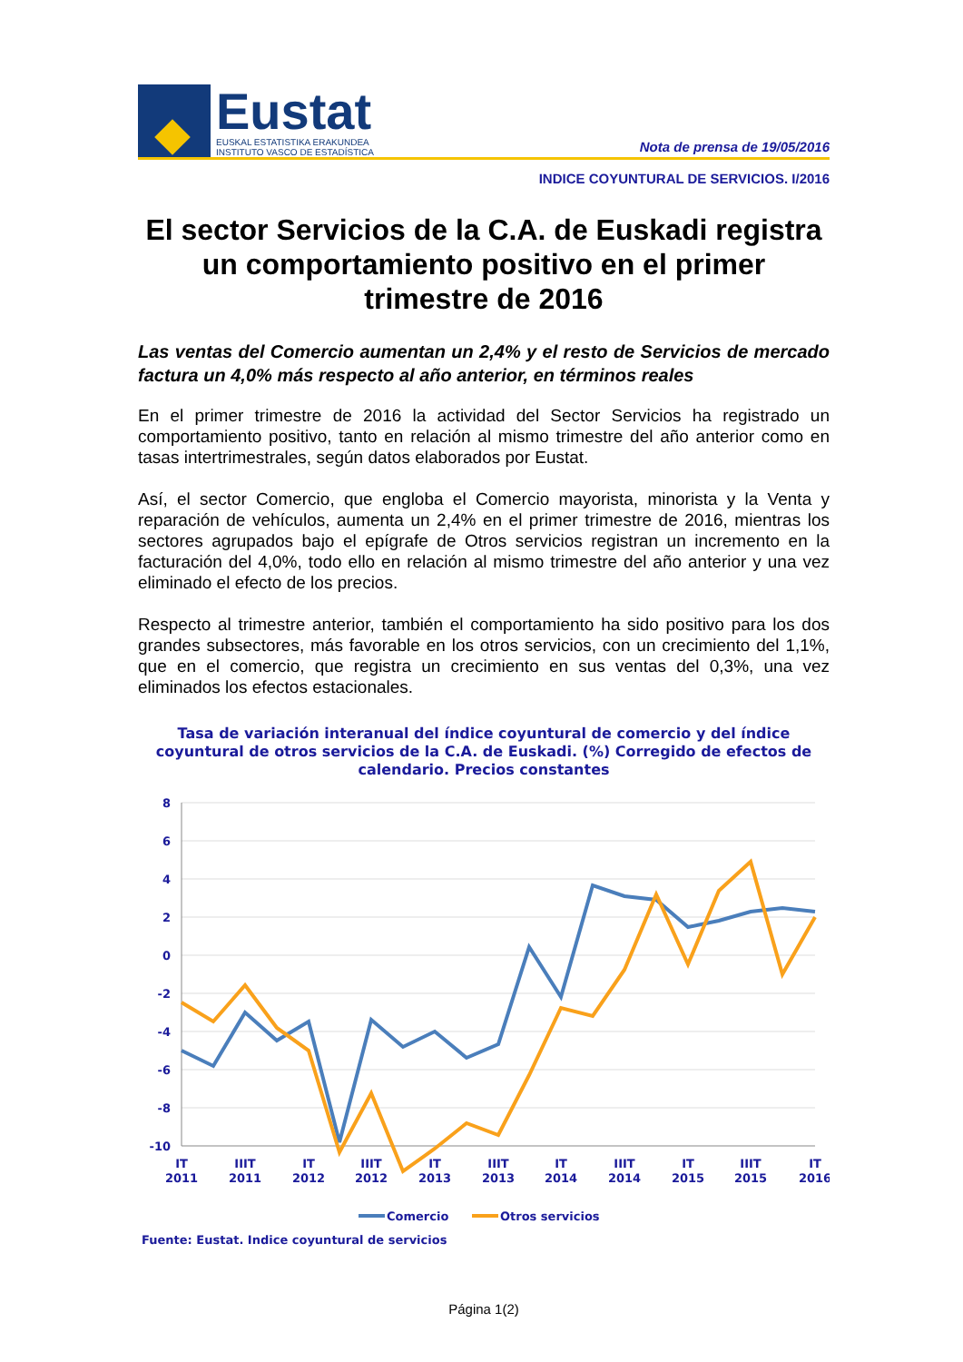Eustat
EUSKAL ESTATISTIKA ERAKUNDEA
INSTITUTO VASCO DE ESTADÍSTICA
Nota de prensa de 19/05/2016
INDICE COYUNTURAL DE SERVICIOS. I/2016
El sector Servicios de la C.A. de Euskadi registra un comportamiento positivo en el primer trimestre de 2016
Las ventas del Comercio aumentan un 2,4% y el resto de Servicios de mercado factura un 4,0% más respecto al año anterior, en términos reales
En el primer trimestre de 2016 la actividad del Sector Servicios ha registrado un comportamiento positivo, tanto en relación al mismo trimestre del año anterior como en tasas intertrimestrales, según datos elaborados por Eustat.
Así, el sector Comercio, que engloba el Comercio mayorista, minorista y la Venta y reparación de vehículos, aumenta un 2,4% en el primer trimestre de 2016, mientras los sectores agrupados bajo el epígrafe de Otros servicios registran un incremento en la facturación del 4,0%, todo ello en relación al mismo trimestre del año anterior y una vez eliminado el efecto de los precios.
Respecto al trimestre anterior, también el comportamiento ha sido positivo para los dos grandes subsectores, más favorable en los otros servicios, con un crecimiento del 1,1%, que en el comercio, que registra un crecimiento en sus ventas del 0,3%, una vez eliminados los efectos estacionales.
Tasa de variación interanual del índice coyuntural de comercio y del índice coyuntural de otros servicios de la C.A. de Euskadi. (%) Corregido de efectos de calendario. Precios constantes
8
6
4
2
0
-2
-4
-6
-8
-10
IT
2011
IIIT
2011
IT
2012
IIIT
2012
IT
2013
IIIT
2013
IT
2014
IIIT
2014
IT
2015
IIIT
2015
IT
2016
Comercio
Otros servicios
Fuente: Eustat. Indice coyuntural de servicios
Página 1(2)